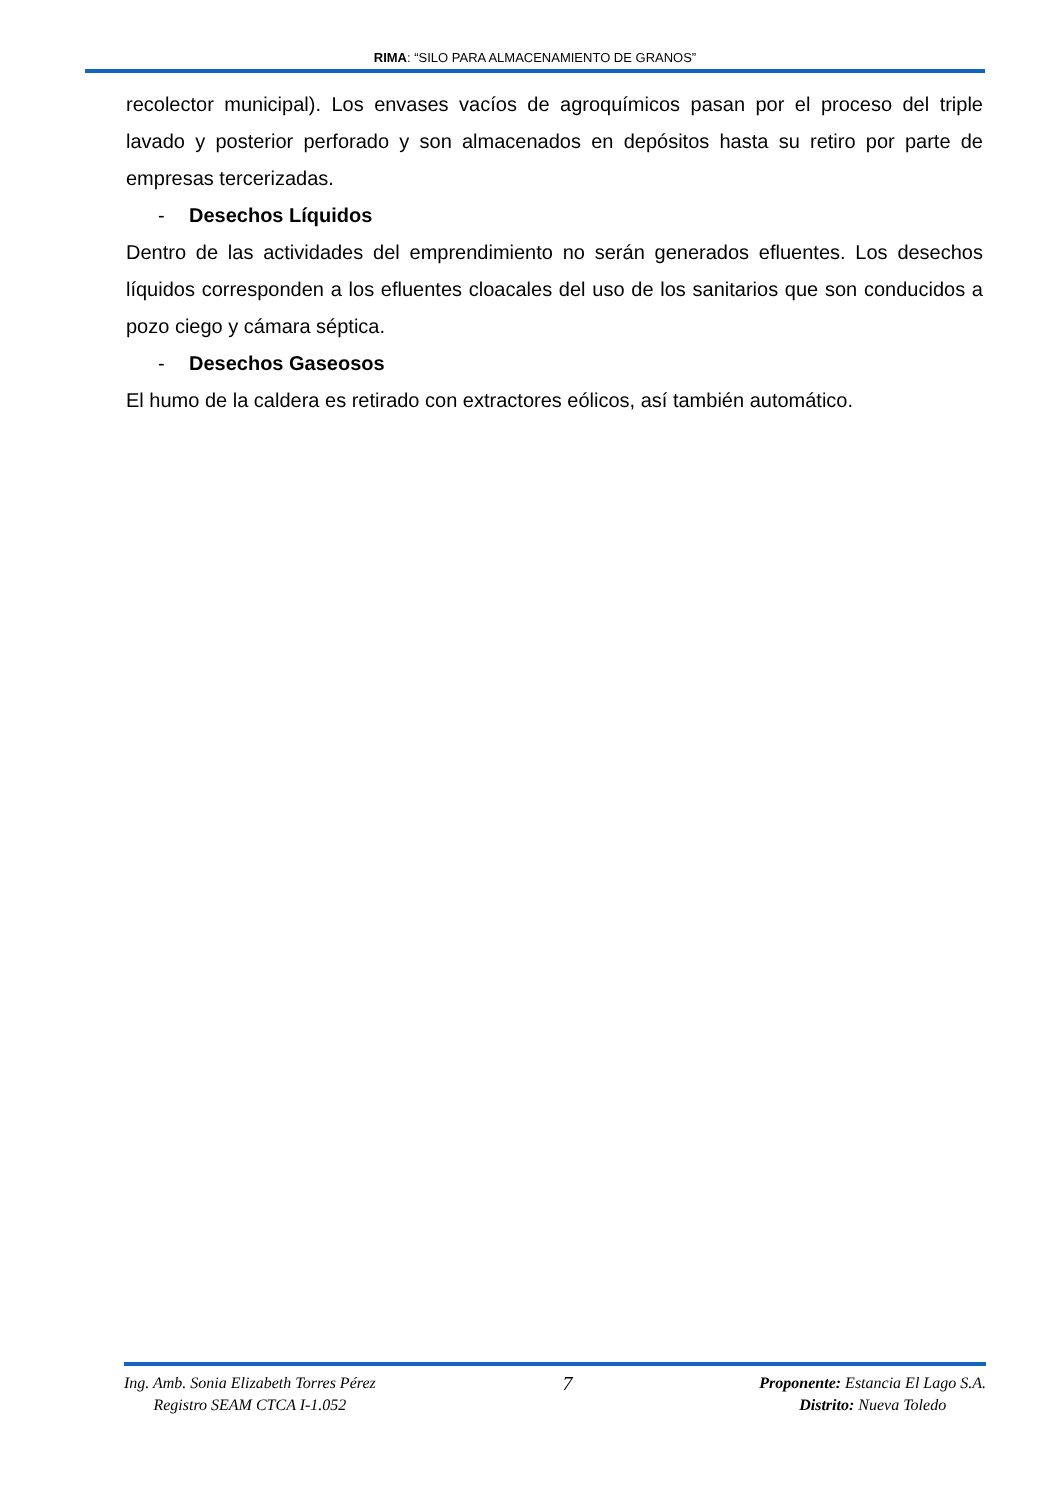RIMA: “SILO PARA ALMACENAMIENTO DE GRANOS”
recolector municipal). Los envases vacíos de agroquímicos pasan por el proceso del triple lavado y posterior perforado y son almacenados en depósitos hasta su retiro por parte de empresas tercerizadas.
- Desechos Líquidos
Dentro de las actividades del emprendimiento no serán generados efluentes. Los desechos líquidos corresponden a los efluentes cloacales del uso de los sanitarios que son conducidos a pozo ciego y cámara séptica.
- Desechos Gaseosos
El humo de la caldera es retirado con extractores eólicos, así también automático.
Ing. Amb. Sonia Elizabeth Torres Pérez
Registro SEAM CTCA I-1.052
7
Proponente: Estancia El Lago S.A.
Distrito: Nueva Toledo